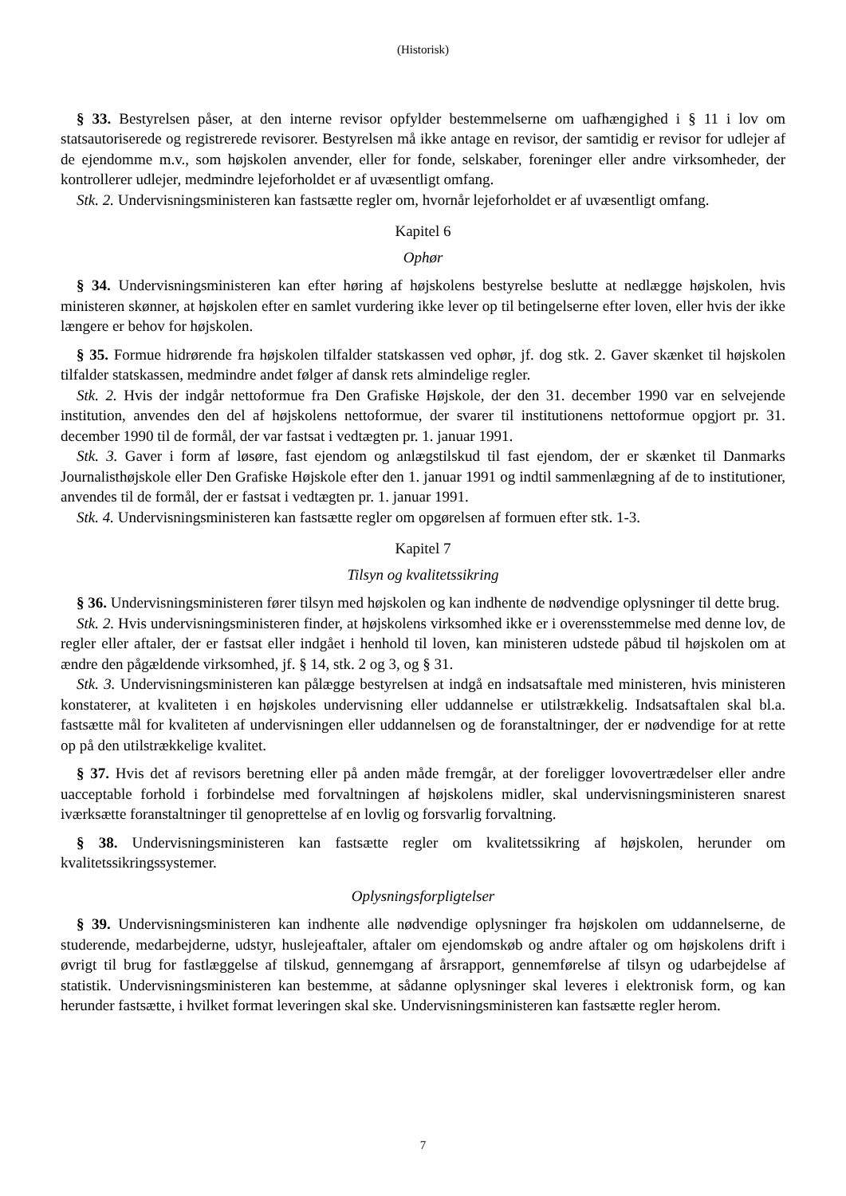(Historisk)
§ 33. Bestyrelsen påser, at den interne revisor opfylder bestemmelserne om uafhængighed i § 11 i lov om statsautoriserede og registrerede revisorer. Bestyrelsen må ikke antage en revisor, der samtidig er revisor for udlejer af de ejendomme m.v., som højskolen anvender, eller for fonde, selskaber, foreninger eller andre virksomheder, der kontrollerer udlejer, medmindre lejeforholdet er af uvæsentligt omfang.
Stk. 2. Undervisningsministeren kan fastsætte regler om, hvornår lejeforholdet er af uvæsentligt omfang.
Kapitel 6
Ophør
§ 34. Undervisningsministeren kan efter høring af højskolens bestyrelse beslutte at nedlægge højskolen, hvis ministeren skønner, at højskolen efter en samlet vurdering ikke lever op til betingelserne efter loven, eller hvis der ikke længere er behov for højskolen.
§ 35. Formue hidrørende fra højskolen tilfalder statskassen ved ophør, jf. dog stk. 2. Gaver skænket til højskolen tilfalder statskassen, medmindre andet følger af dansk rets almindelige regler.
Stk. 2. Hvis der indgår nettoformue fra Den Grafiske Højskole, der den 31. december 1990 var en selvejende institution, anvendes den del af højskolens nettoformue, der svarer til institutionens nettoformue opgjort pr. 31. december 1990 til de formål, der var fastsat i vedtægten pr. 1. januar 1991.
Stk. 3. Gaver i form af løsøre, fast ejendom og anlægstilskud til fast ejendom, der er skænket til Danmarks Journalisthøjskole eller Den Grafiske Højskole efter den 1. januar 1991 og indtil sammenlægning af de to institutioner, anvendes til de formål, der er fastsat i vedtægten pr. 1. januar 1991.
Stk. 4. Undervisningsministeren kan fastsætte regler om opgørelsen af formuen efter stk. 1-3.
Kapitel 7
Tilsyn og kvalitetssikring
§ 36. Undervisningsministeren fører tilsyn med højskolen og kan indhente de nødvendige oplysninger til dette brug.
Stk. 2. Hvis undervisningsministeren finder, at højskolens virksomhed ikke er i overensstemmelse med denne lov, de regler eller aftaler, der er fastsat eller indgået i henhold til loven, kan ministeren udstede påbud til højskolen om at ændre den pågældende virksomhed, jf. § 14, stk. 2 og 3, og § 31.
Stk. 3. Undervisningsministeren kan pålægge bestyrelsen at indgå en indsatsaftale med ministeren, hvis ministeren konstaterer, at kvaliteten i en højskoles undervisning eller uddannelse er utilstrækkelig. Indsatsaftalen skal bl.a. fastsætte mål for kvaliteten af undervisningen eller uddannelsen og de foranstaltninger, der er nødvendige for at rette op på den utilstrækkelige kvalitet.
§ 37. Hvis det af revisors beretning eller på anden måde fremgår, at der foreligger lovovertrædelser eller andre uacceptable forhold i forbindelse med forvaltningen af højskolens midler, skal undervisningsministeren snarest iværksætte foranstaltninger til genoprettelse af en lovlig og forsvarlig forvaltning.
§ 38. Undervisningsministeren kan fastsætte regler om kvalitetssikring af højskolen, herunder om kvalitetssikringssystemer.
Oplysningsforpligtelser
§ 39. Undervisningsministeren kan indhente alle nødvendige oplysninger fra højskolen om uddannelserne, de studerende, medarbejderne, udstyr, huslejeaftaler, aftaler om ejendomskøb og andre aftaler og om højskolens drift i øvrigt til brug for fastlæggelse af tilskud, gennemgang af årsrapport, gennemførelse af tilsyn og udarbejdelse af statistik. Undervisningsministeren kan bestemme, at sådanne oplysninger skal leveres i elektronisk form, og kan herunder fastsætte, i hvilket format leveringen skal ske. Undervisningsministeren kan fastsætte regler herom.
7